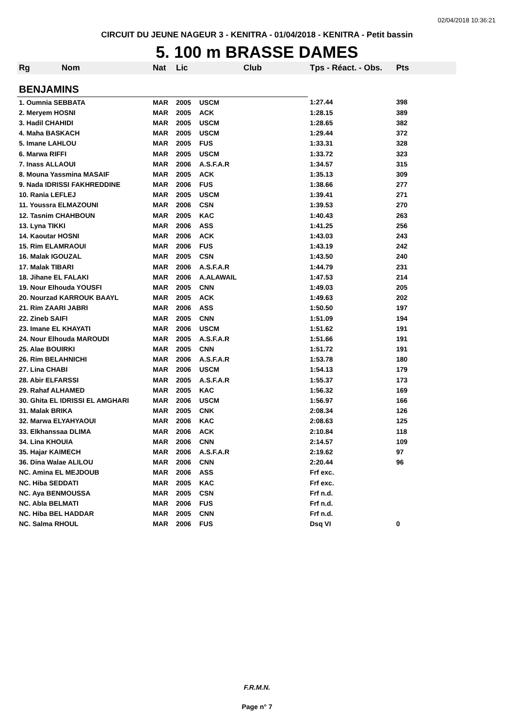02/04/2018 10:36:21
CIRCUIT DU JEUNE NAGEUR 3 - KENITRA - 01/04/2018 - KENITRA - Petit bassin
5. 100 m BRASSE DAMES
| Rg | Nom | Nat | Lic | Club | Tps - Réact. - Obs. | Pts |
| --- | --- | --- | --- | --- | --- | --- |
| BENJAMINS | | | | | | |
| 1. Oumnia SEBBATA | | MAR | 2005 | USCM | 1:27.44 | 398 |
| 2. Meryem HOSNI | | MAR | 2005 | ACK | 1:28.15 | 389 |
| 3. Hadil CHAHIDI | | MAR | 2005 | USCM | 1:28.65 | 382 |
| 4. Maha BASKACH | | MAR | 2005 | USCM | 1:29.44 | 372 |
| 5. Imane LAHLOU | | MAR | 2005 | FUS | 1:33.31 | 328 |
| 6. Marwa RIFFI | | MAR | 2005 | USCM | 1:33.72 | 323 |
| 7. Inass ALLAOUI | | MAR | 2006 | A.S.F.A.R | 1:34.57 | 315 |
| 8. Mouna Yassmina MASAIF | | MAR | 2005 | ACK | 1:35.13 | 309 |
| 9. Nada IDRISSI FAKHREDDINE | | MAR | 2006 | FUS | 1:38.66 | 277 |
| 10. Rania LEFLEJ | | MAR | 2005 | USCM | 1:39.41 | 271 |
| 11. Youssra ELMAZOUNI | | MAR | 2006 | CSN | 1:39.53 | 270 |
| 12. Tasnim CHAHBOUN | | MAR | 2005 | KAC | 1:40.43 | 263 |
| 13. Lyna TIKKI | | MAR | 2006 | ASS | 1:41.25 | 256 |
| 14. Kaoutar HOSNI | | MAR | 2006 | ACK | 1:43.03 | 243 |
| 15. Rim ELAMRAOUI | | MAR | 2006 | FUS | 1:43.19 | 242 |
| 16. Malak IGOUZAL | | MAR | 2005 | CSN | 1:43.50 | 240 |
| 17. Malak TIBARI | | MAR | 2006 | A.S.F.A.R | 1:44.79 | 231 |
| 18. Jihane EL FALAKI | | MAR | 2006 | A.ALAWAIL | 1:47.53 | 214 |
| 19. Nour Elhouda YOUSFI | | MAR | 2005 | CNN | 1:49.03 | 205 |
| 20. Nourzad KARROUK BAAYL | | MAR | 2005 | ACK | 1:49.63 | 202 |
| 21. Rim ZAARI JABRI | | MAR | 2006 | ASS | 1:50.50 | 197 |
| 22. Zineb SAIFI | | MAR | 2005 | CNN | 1:51.09 | 194 |
| 23. Imane EL KHAYATI | | MAR | 2006 | USCM | 1:51.62 | 191 |
| 24. Nour Elhouda MAROUDI | | MAR | 2005 | A.S.F.A.R | 1:51.66 | 191 |
| 25. Alae BOUIRKI | | MAR | 2005 | CNN | 1:51.72 | 191 |
| 26. Rim BELAHNICHI | | MAR | 2006 | A.S.F.A.R | 1:53.78 | 180 |
| 27. Lina CHABI | | MAR | 2006 | USCM | 1:54.13 | 179 |
| 28. Abir ELFARSSI | | MAR | 2005 | A.S.F.A.R | 1:55.37 | 173 |
| 29. Rahaf ALHAMED | | MAR | 2005 | KAC | 1:56.32 | 169 |
| 30. Ghita EL IDRISSI EL AMGHARI | | MAR | 2006 | USCM | 1:56.97 | 166 |
| 31. Malak BRIKA | | MAR | 2005 | CNK | 2:08.34 | 126 |
| 32. Marwa ELYAHYAOUI | | MAR | 2006 | KAC | 2:08.63 | 125 |
| 33. Elkhanssaa DLIMA | | MAR | 2006 | ACK | 2:10.84 | 118 |
| 34. Lina KHOUIA | | MAR | 2006 | CNN | 2:14.57 | 109 |
| 35. Hajar KAIMECH | | MAR | 2006 | A.S.F.A.R | 2:19.62 | 97 |
| 36. Dina Walae ALILOU | | MAR | 2006 | CNN | 2:20.44 | 96 |
| NC. Amina EL MEJDOUB | | MAR | 2006 | ASS | Frf exc. | |
| NC. Hiba SEDDATI | | MAR | 2005 | KAC | Frf exc. | |
| NC. Aya BENMOUSSA | | MAR | 2005 | CSN | Frf n.d. | |
| NC. Abla BELMATI | | MAR | 2006 | FUS | Frf n.d. | |
| NC. Hiba BEL HADDAR | | MAR | 2005 | CNN | Frf n.d. | |
| NC. Salma RHOUL | | MAR | 2006 | FUS | Dsq VI | 0 |
F.R.M.N.
Page n° 7